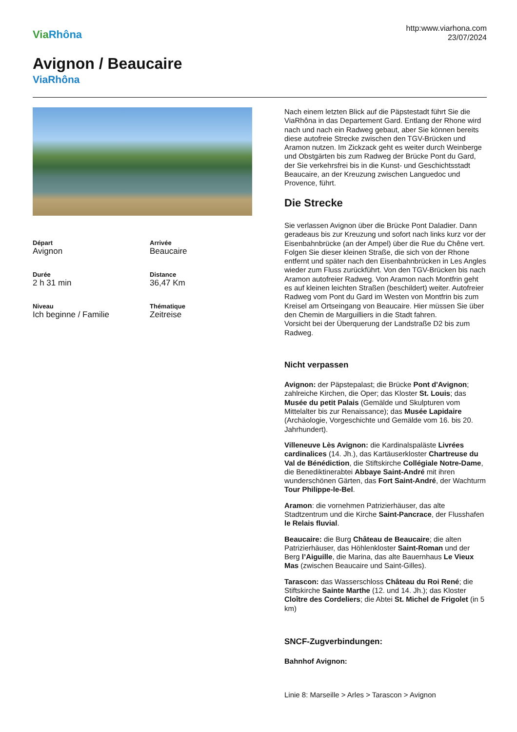Via Rhôna
http:www.viarhona.com
23/07/2024
Avignon / Beaucaire
ViaRhôna
Départ
Avignon
Arrivée
Beaucaire
Durée
2 h 31 min
Distance
36,47 Km
Niveau
Ich beginne / Familie
Thématique
Zeitreise
Nach einem letzten Blick auf die Päpstestadt führt Sie die ViaRhôna in das Departement Gard. Entlang der Rhone wird nach und nach ein Radweg gebaut, aber Sie können bereits diese autofreie Strecke zwischen den TGV-Brücken und Aramon nutzen. Im Zickzack geht es weiter durch Weinberge und Obstgärten bis zum Radweg der Brücke Pont du Gard, der Sie verkehrsfrei bis in die Kunst- und Geschichtsstadt Beaucaire, an der Kreuzung zwischen Languedoc und Provence, führt.
Die Strecke
Sie verlassen Avignon über die Brücke Pont Daladier. Dann geradeaus bis zur Kreuzung und sofort nach links kurz vor der Eisenbahnbrücke (an der Ampel) über die Rue du Chêne vert. Folgen Sie dieser kleinen Straße, die sich von der Rhone entfernt und später nach den Eisenbahnbrücken in Les Angles wieder zum Fluss zurückführt. Von den TGV-Brücken bis nach Aramon autofreier Radweg. Von Aramon nach Montfrin geht es auf kleinen leichten Straßen (beschildert) weiter. Autofreier Radweg vom Pont du Gard im Westen von Montfrin bis zum Kreisel am Ortseingang von Beaucaire. Hier müssen Sie über den Chemin de Marguilliers in die Stadt fahren.
Vorsicht bei der Überquerung der Landstraße D2 bis zum Radweg.
Nicht verpassen
Avignon: der Päpstepalast; die Brücke Pont d'Avignon; zahlreiche Kirchen, die Oper; das Kloster St. Louis; das Musée du petit Palais (Gemälde und Skulpturen vom Mittelalter bis zur Renaissance); das Musée Lapidaire (Archäologie, Vorgeschichte und Gemälde vom 16. bis 20. Jahrhundert).
Villeneuve Lès Avignon: die Kardinalspaläste Livrées cardinalices (14. Jh.), das Kartäuserkloster Chartreuse du Val de Bénédiction, die Stiftskirche Collégiale Notre-Dame, die Benediktinerabtei Abbaye Saint-André mit ihren wunderschönen Gärten, das Fort Saint-André, der Wachturm Tour Philippe-le-Bel.
Aramon: die vornehmen Patrizierhäuser, das alte Stadtzentrum und die Kirche Saint-Pancrace, der Flusshafen le Relais fluvial.
Beaucaire: die Burg Château de Beaucaire; die alten Patrizierhäuser, das Höhlenkloster Saint-Roman und der Berg l’Aiguille, die Marina, das alte Bauernhaus Le Vieux Mas (zwischen Beaucaire und Saint-Gilles).
Tarascon: das Wasserschloss Château du Roi René; die Stiftskirche Sainte Marthe (12. und 14. Jh.); das Kloster Cloître des Cordeliers; die Abtei St. Michel de Frigolet (in 5 km)
SNCF-Zugverbindungen:
Bahnhof Avignon:
Linie 8: Marseille > Arles > Tarascon > Avignon